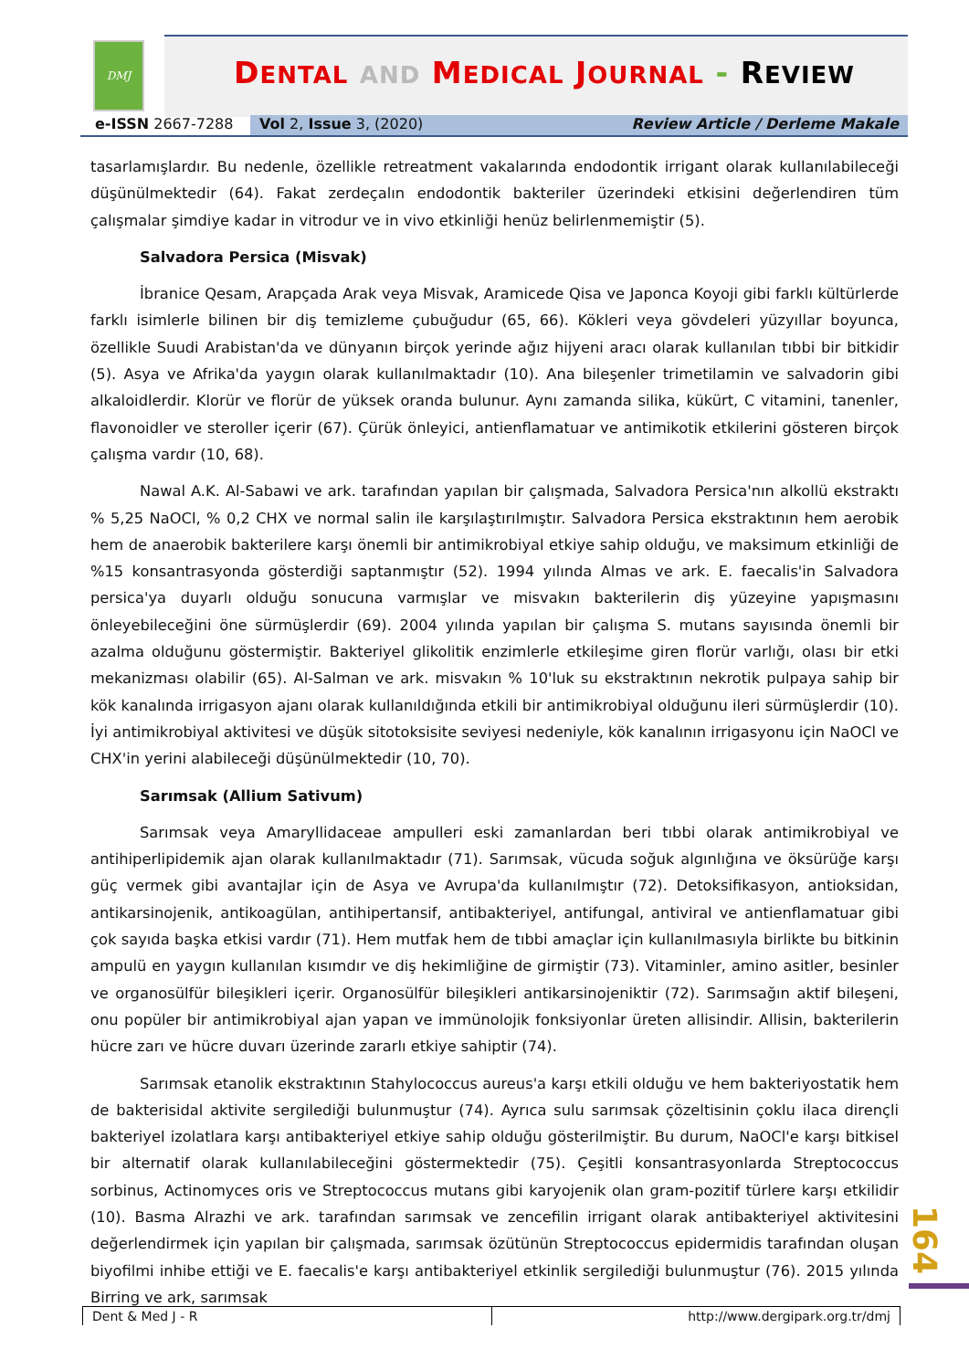DMJ
DENTAL AND MEDICAL JOURNAL - REVIEW
e-ISSN 2667-7288 Vol 2, Issue 3, (2020) Review Article / Derleme Makale
tasarlamışlardır. Bu nedenle, özellikle retreatment vakalarında endodontik irrigant olarak kullanılabileceği düşünülmektedir (64). Fakat zerdeçalın endodontik bakteriler üzerindeki etkisini değerlendiren tüm çalışmalar şimdiye kadar in vitrodur ve in vivo etkinliği henüz belirlenmemiştir (5).
Salvadora Persica (Misvak)
İbranice Qesam, Arapçada Arak veya Misvak, Aramicede Qisa ve Japonca Koyoji gibi farklı kültürlerde farklı isimlerle bilinen bir diş temizleme çubuğudur (65, 66). Kökleri veya gövdeleri yüzyıllar boyunca, özellikle Suudi Arabistan'da ve dünyanın birçok yerinde ağız hijyeni aracı olarak kullanılan tıbbi bir bitkidir (5). Asya ve Afrika'da yaygın olarak kullanılmaktadır (10). Ana bileşenler trimetilamin ve salvadorin gibi alkaloidlerdir. Klorür ve florür de yüksek oranda bulunur. Aynı zamanda silika, kükürt, C vitamini, tanenler, flavonoidler ve steroller içerir (67). Çürük önleyici, antienflamatuar ve antimikotik etkilerini gösteren birçok çalışma vardır (10, 68).
Nawal A.K. Al-Sabawi ve ark. tarafından yapılan bir çalışmada, Salvadora Persica'nın alkollü ekstraktı % 5,25 NaOCl, % 0,2 CHX ve normal salin ile karşılaştırılmıştır. Salvadora Persica ekstraktının hem aerobik hem de anaerobik bakterilere karşı önemli bir antimikrobiyal etkiye sahip olduğu, ve maksimum etkinliği de %15 konsantrasyonda gösterdiği saptanmıştır (52). 1994 yılında Almas ve ark. E. faecalis'in Salvadora persica'ya duyarlı olduğu sonucuna varmışlar ve misvakın bakterilerin diş yüzeyine yapışmasını önleyebileceğini öne sürmüşlerdir (69). 2004 yılında yapılan bir çalışma S. mutans sayısında önemli bir azalma olduğunu göstermiştir. Bakteriyel glikolitik enzimlerle etkileşime giren florür varlığı, olası bir etki mekanizması olabilir (65). Al-Salman ve ark. misvakın % 10'luk su ekstraktının nekrotik pulpaya sahip bir kök kanalında irrigasyon ajanı olarak kullanıldığında etkili bir antimikrobiyal olduğunu ileri sürmüşlerdir (10). İyi antimikrobiyal aktivitesi ve düşük sitotoksisite seviyesi nedeniyle, kök kanalının irrigasyonu için NaOCl ve CHX'in yerini alabileceği düşünülmektedir (10, 70).
Sarımsak (Allium Sativum)
Sarımsak veya Amaryllidaceae ampulleri eski zamanlardan beri tıbbi olarak antimikrobiyal ve antihiperlipidemik ajan olarak kullanılmaktadır (71). Sarımsak, vücuda soğuk algınlığına ve öksürüğe karşı güç vermek gibi avantajlar için de Asya ve Avrupa'da kullanılmıştır (72). Detoksifikasyon, antioksidan, antikarsinojenik, antikoagülan, antihipertansif, antibakteriyel, antifungal, antiviral ve antienflamatuar gibi çok sayıda başka etkisi vardır (71). Hem mutfak hem de tıbbi amaçlar için kullanılmasıyla birlikte bu bitkinin ampulü en yaygın kullanılan kısımdır ve diş hekimliğine de girmiştir (73). Vitaminler, amino asitler, besinler ve organosülfür bileşikleri içerir. Organosülfür bileşikleri antikarsinojeniktir (72). Sarımsağın aktif bileşeni, onu popüler bir antimikrobiyal ajan yapan ve immünolojik fonksiyonlar üreten allisindir. Allisin, bakterilerin hücre zarı ve hücre duvarı üzerinde zararlı etkiye sahiptir (74).
Sarımsak etanolik ekstraktının Stahylococcus aureus'a karşı etkili olduğu ve hem bakteriyostatik hem de bakterisidal aktivite sergilediği bulunmuştur (74). Ayrıca sulu sarımsak çözeltisinin çoklu ilaca dirençli bakteriyel izolatlara karşı antibakteriyel etkiye sahip olduğu gösterilmiştir. Bu durum, NaOCl'e karşı bitkisel bir alternatif olarak kullanılabileceğini göstermektedir (75). Çeşitli konsantrasyonlarda Streptococcus sorbinus, Actinomyces oris ve Streptococcus mutans gibi karyojenik olan gram-pozitif türlere karşı etkilidir (10). Basma Alrazhi ve ark. tarafından sarımsak ve zencefilin irrigant olarak antibakteriyel aktivitesini değerlendirmek için yapılan bir çalışmada, sarımsak özütünün Streptococcus epidermidis tarafından oluşan biyofilmi inhibe ettiği ve E. faecalis'e karşı antibakteriyel etkinlik sergilediği bulunmuştur (76). 2015 yılında Birring ve ark, sarımsak
164
Dent & Med J - R http://www.dergipark.org.tr/dmj